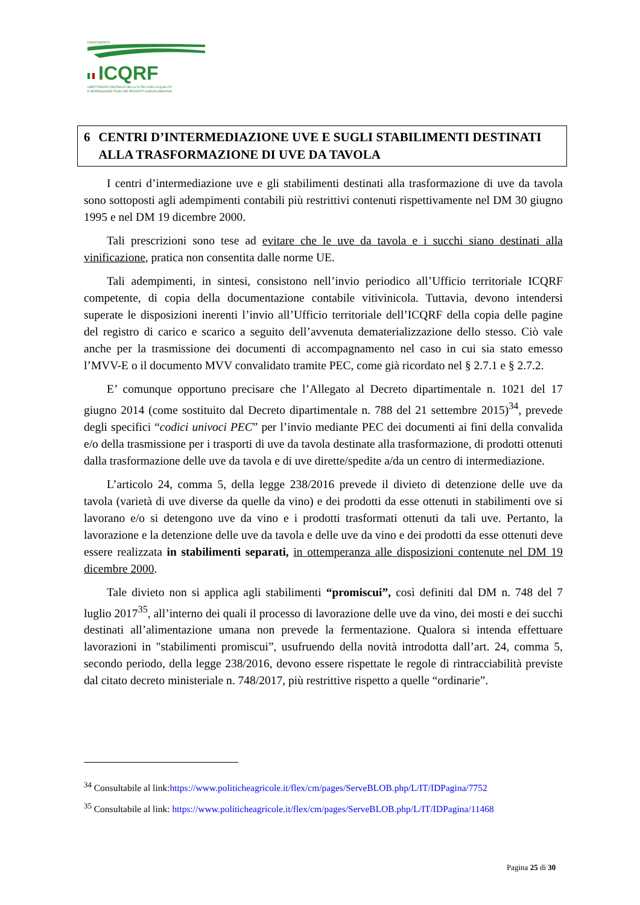DIPARTIMENTO
ICQRF
ISPETTORATO CENTRALE DELLA TUTELA DELLA QUALITA'
E REPRESSIONE FRODI DEI PRODOTTI AGROALIMENTARI
6 CENTRI D’INTERMEDIAZIONE UVE E SUGLI STABILIMENTI DESTINATI ALLA TRASFORMAZIONE DI UVE DA TAVOLA
I centri d’intermediazione uve e gli stabilimenti destinati alla trasformazione di uve da tavola sono sottoposti agli adempimenti contabili più restrittivi contenuti rispettivamente nel DM 30 giugno 1995 e nel DM 19 dicembre 2000.
Tali prescrizioni sono tese ad evitare che le uve da tavola e i succhi siano destinati alla vinificazione, pratica non consentita dalle norme UE.
Tali adempimenti, in sintesi, consistono nell’invio periodico all’Ufficio territoriale ICQRF competente, di copia della documentazione contabile vitivinicola. Tuttavia, devono intendersi superate le disposizioni inerenti l’invio all’Ufficio territoriale dell’ICQRF della copia delle pagine del registro di carico e scarico a seguito dell’avvenuta dematerializzazione dello stesso. Ciò vale anche per la trasmissione dei documenti di accompagnamento nel caso in cui sia stato emesso l’MVV-E o il documento MVV convalidato tramite PEC, come già ricordato nel § 2.7.1 e § 2.7.2.
E’ comunque opportuno precisare che l’Allegato al Decreto dipartimentale n. 1021 del 17 giugno 2014 (come sostituito dal Decreto dipartimentale n. 788 del 21 settembre 2015)<sup>34</sup>, prevede degli specifici “codici univoci PEC” per l’invio mediante PEC dei documenti ai fini della convalida e/o della trasmissione per i trasporti di uve da tavola destinate alla trasformazione, di prodotti ottenuti dalla trasformazione delle uve da tavola e di uve dirette/spedite a/da un centro di intermediazione.
L’articolo 24, comma 5, della legge 238/2016 prevede il divieto di detenzione delle uve da tavola (varietà di uve diverse da quelle da vino) e dei prodotti da esse ottenuti in stabilimenti ove si lavorano e/o si detengono uve da vino e i prodotti trasformati ottenuti da tali uve. Pertanto, la lavorazione e la detenzione delle uve da tavola e delle uve da vino e dei prodotti da esse ottenuti deve essere realizzata in stabilimenti separati, in ottemperanza alle disposizioni contenute nel DM 19 dicembre 2000.
Tale divieto non si applica agli stabilimenti “promiscui”, così definiti dal DM n. 748 del 7 luglio 2017<sup>35</sup>, all’interno dei quali il processo di lavorazione delle uve da vino, dei mosti e dei succhi destinati all’alimentazione umana non prevede la fermentazione. Qualora si intenda effettuare lavorazioni in "stabilimenti promiscui”, usufruendo della novità introdotta dall’art. 24, comma 5, secondo periodo, della legge 238/2016, devono essere rispettate le regole di rintracciabilità previste dal citato decreto ministeriale n. 748/2017, più restrittive rispetto a quelle “ordinarie”.
<sup>34</sup> Consultabile al link:https://www.politicheagricole.it/flex/cm/pages/ServeBLOB.php/L/IT/IDPagina/7752
<sup>35</sup> Consultabile al link: https://www.politicheagricole.it/flex/cm/pages/ServeBLOB.php/L/IT/IDPagina/11468
Pagina 25 di 30